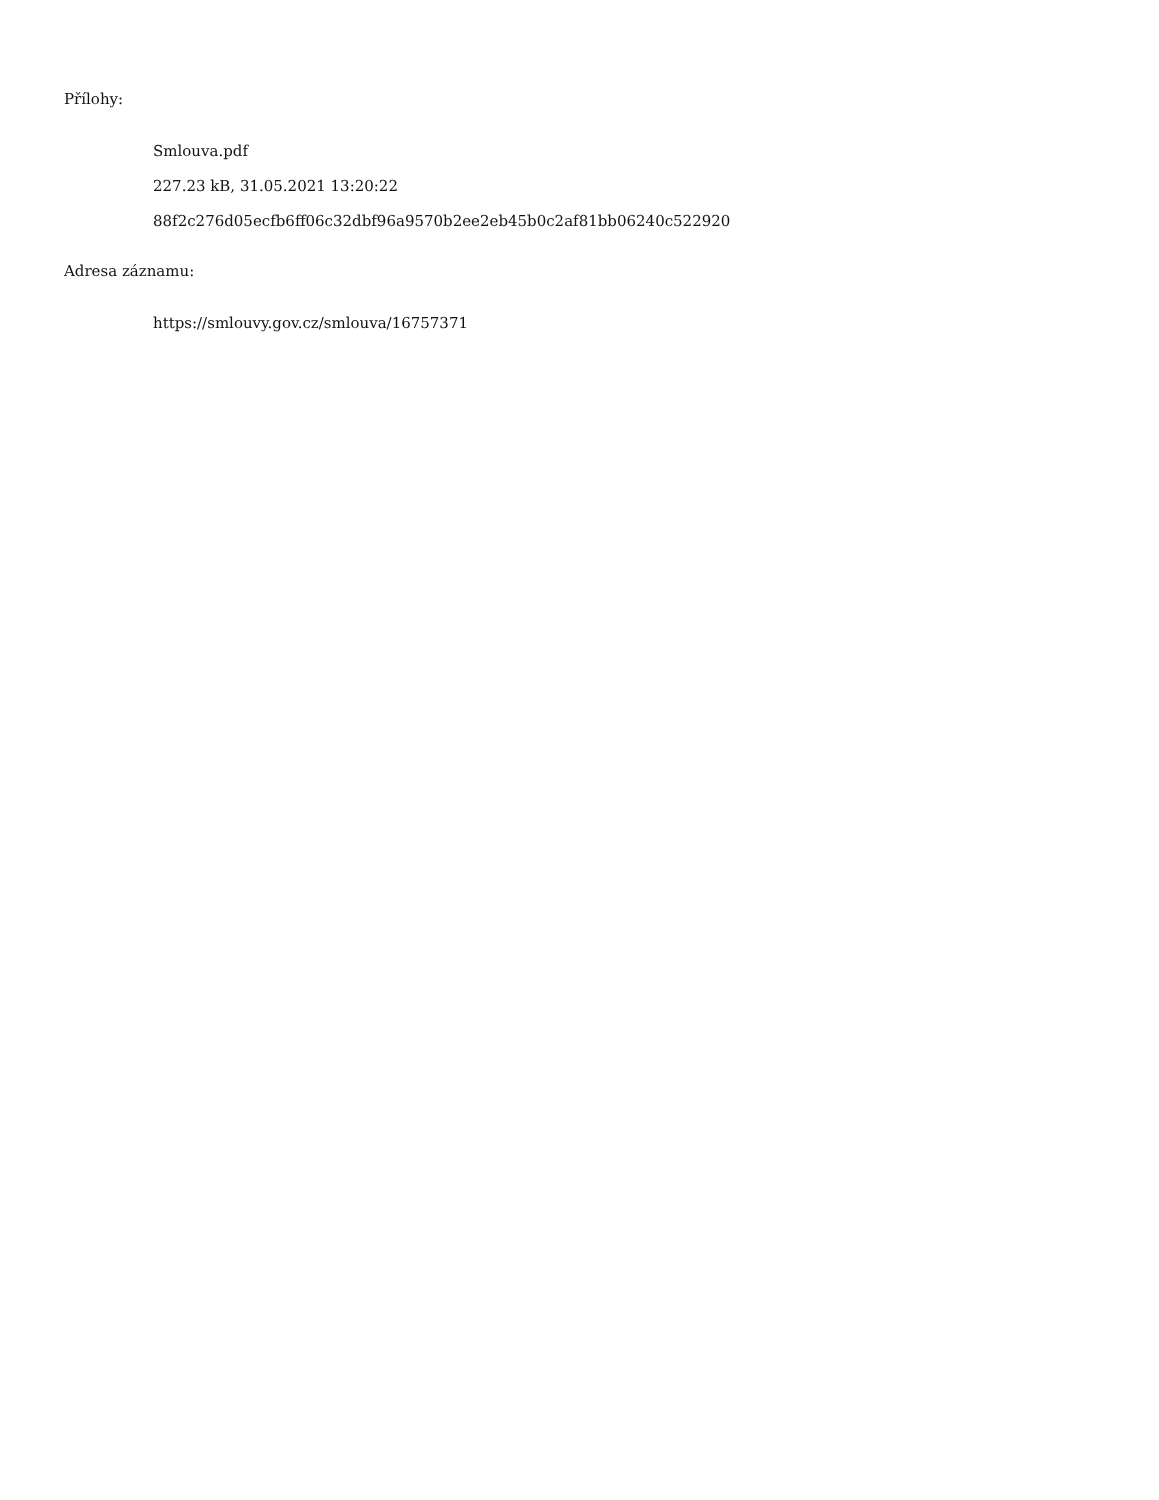Přílohy:
Smlouva.pdf
227.23 kB, 31.05.2021 13:20:22
88f2c276d05ecfb6ff06c32dbf96a9570b2ee2eb45b0c2af81bb06240c522920
Adresa záznamu:
https://smlouvy.gov.cz/smlouva/16757371